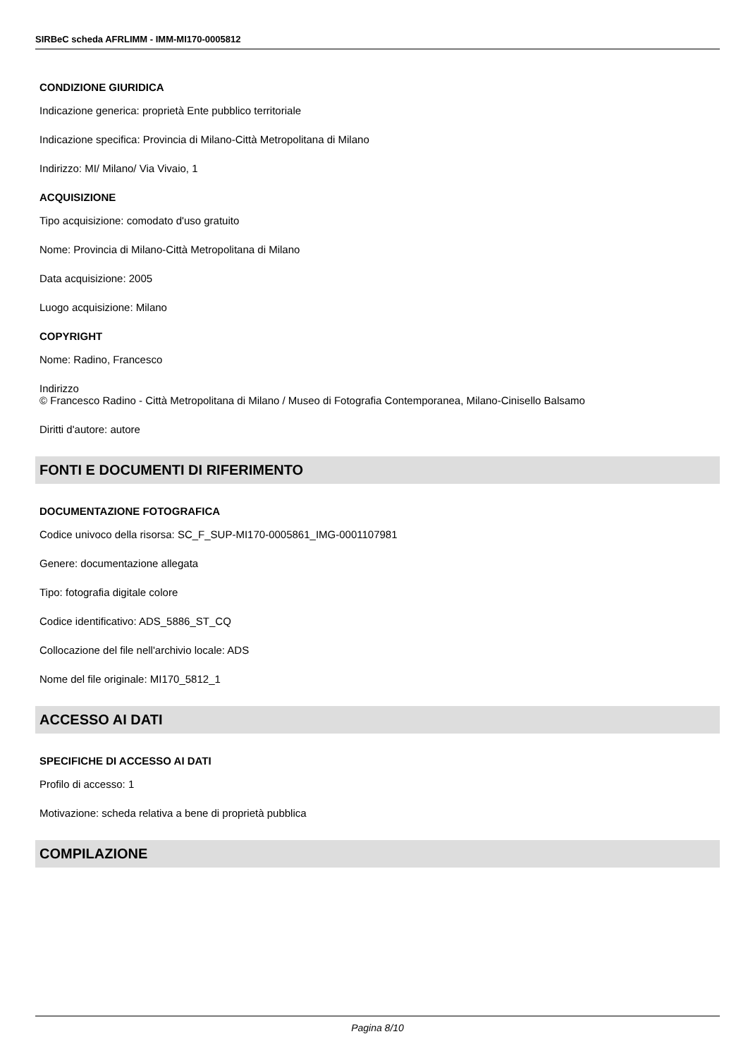SIRBeC scheda AFRLIMM - IMM-MI170-0005812
CONDIZIONE GIURIDICA
Indicazione generica: proprietà Ente pubblico territoriale
Indicazione specifica: Provincia di Milano-Città Metropolitana di Milano
Indirizzo: MI/ Milano/ Via Vivaio, 1
ACQUISIZIONE
Tipo acquisizione: comodato d'uso gratuito
Nome: Provincia di Milano-Città Metropolitana di Milano
Data acquisizione: 2005
Luogo acquisizione: Milano
COPYRIGHT
Nome: Radino, Francesco
Indirizzo
© Francesco Radino - Città Metropolitana di Milano / Museo di Fotografia Contemporanea, Milano-Cinisello Balsamo
Diritti d'autore: autore
FONTI E DOCUMENTI DI RIFERIMENTO
DOCUMENTAZIONE FOTOGRAFICA
Codice univoco della risorsa: SC_F_SUP-MI170-0005861_IMG-0001107981
Genere: documentazione allegata
Tipo: fotografia digitale colore
Codice identificativo: ADS_5886_ST_CQ
Collocazione del file nell'archivio locale: ADS
Nome del file originale: MI170_5812_1
ACCESSO AI DATI
SPECIFICHE DI ACCESSO AI DATI
Profilo di accesso: 1
Motivazione: scheda relativa a bene di proprietà pubblica
COMPILAZIONE
Pagina 8/10